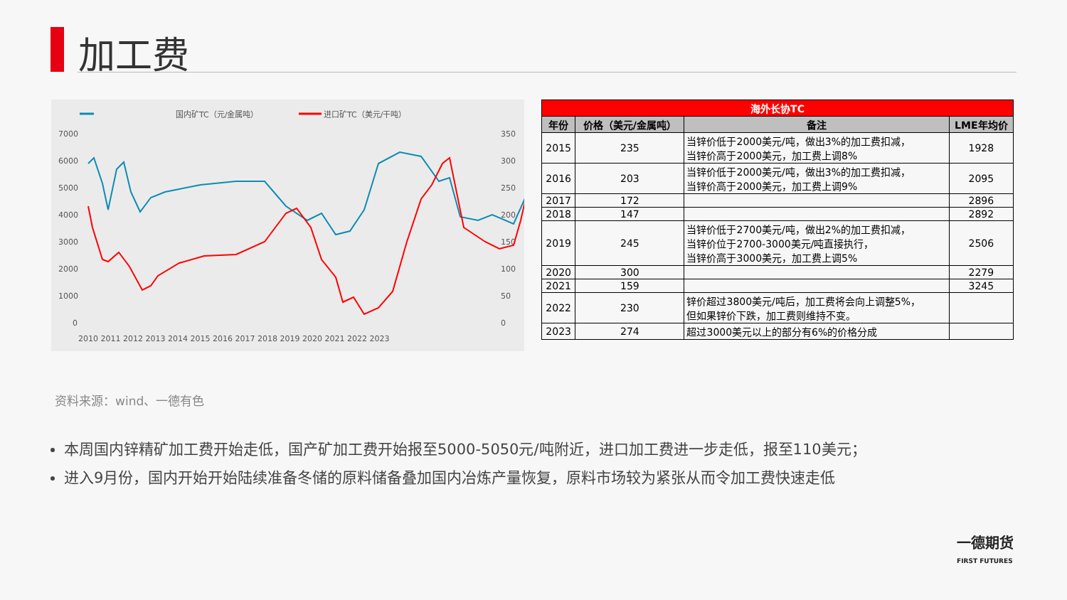加工费
国内矿TC（元/金属吨）
进口矿TC（美元/干吨）
7000
6000
5000
4000
3000
2000
1000
0
350
300
250
200
150
100
50
0
2010 2011 2012 2013 2014 2015 2016 2017 2018 2019 2020 2021 2022 2023
| 海外长协TC | | | |
| --- | --- | --- | --- |
| 年份 | 价格（美元/金属吨） | 备注 | LME年均价 |
| 2015 | 235 | 当锌价低于2000美元/吨，做出3%的加工费扣减， 当锌价高于2000美元，加工费上调8% | 1928 |
| 2016 | 203 | 当锌价低于2000美元/吨，做出3%的加工费扣减， 当锌价高于2000美元，加工费上调9% | 2095 |
| 2017 | 172 | | 2896 |
| 2018 | 147 | | 2892 |
| 2019 | 245 | 当锌价低于2700美元/吨，做出2%的加工费扣减， 当锌价位于2700-3000美元/吨直接执行， 当锌价高于3000美元，加工费上调5% | 2506 |
| 2020 | 300 | | 2279 |
| 2021 | 159 | | 3245 |
| 2022 | 230 | 锌价超过3800美元/吨后，加工费将会向上调整5%， 但如果锌价下跌，加工费则维持不变。 | |
| 2023 | 274 | 超过3000美元以上的部分有6%的价格分成 | |
资料来源：wind、一德有色
本周国内锌精矿加工费开始走低，国产矿加工费开始报至5000-5050元/吨附近，进口加工费进一步走低，报至110美元；
进入9月份，国内开始开始陆续准备冬储的原料储备叠加国内冶炼产量恢复，原料市场较为紧张从而令加工费快速走低
一德期货
FIRST FUTURES